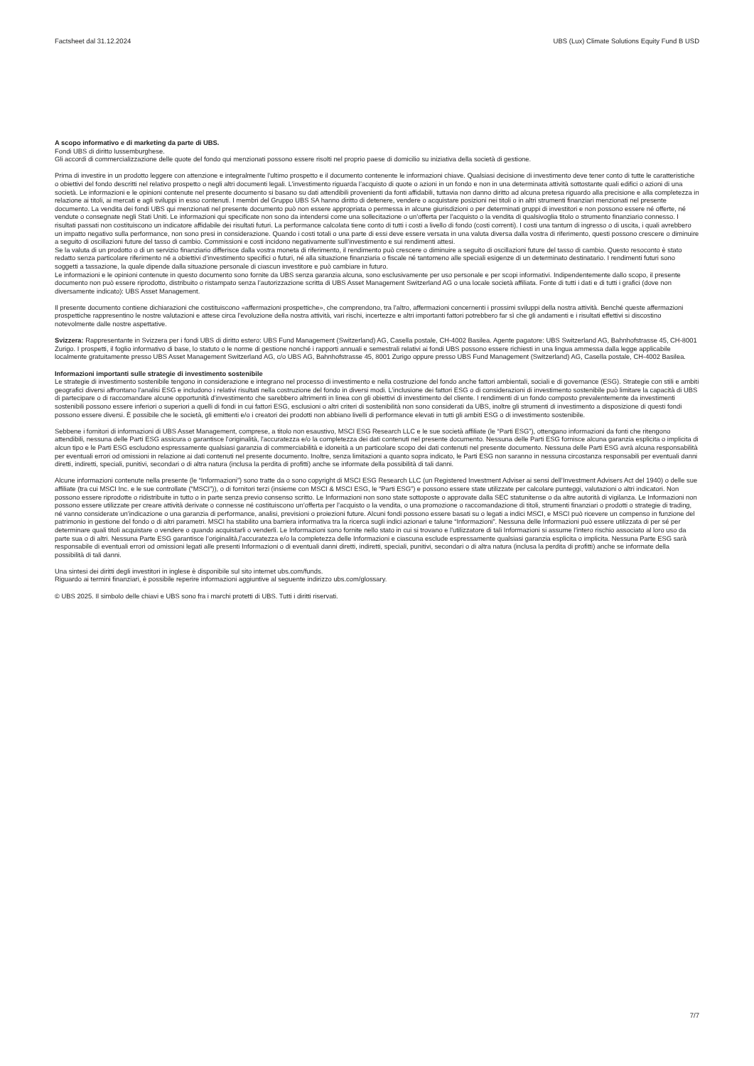Factsheet dal 31.12.2024 UBS (Lux) Climate Solutions Equity Fund B USD
A scopo informativo e di marketing da parte di UBS.
Fondi UBS di diritto lussemburghese.
Gli accordi di commercializzazione delle quote del fondo qui menzionati possono essere risolti nel proprio paese di domicilio su iniziativa della società di gestione.
Prima di investire in un prodotto leggere con attenzione e integralmente l’ultimo prospetto e il documento contenente le informazioni chiave. Qualsiasi decisione di investimento deve tener conto di tutte le caratteristiche o obiettivi del fondo descritti nel relativo prospetto o negli altri documenti legali. L’investimento riguarda l’acquisto di quote o azioni in un fondo e non in una determinata attività sottostante quali edifici o azioni di una società. Le informazioni e le opinioni contenute nel presente documento si basano su dati attendibili provenienti da fonti affidabili, tuttavia non danno diritto ad alcuna pretesa riguardo alla precisione e alla completezza in relazione ai titoli, ai mercati e agli sviluppi in esso contenuti. I membri del Gruppo UBS SA hanno diritto di detenere, vendere o acquistare posizioni nei titoli o in altri strumenti finanziari menzionati nel presente documento. La vendita dei fondi UBS qui menzionati nel presente documento può non essere appropriata o permessa in alcune giurisdizioni o per determinati gruppi di investitori e non possono essere né offerte, né vendute o consegnate negli Stati Uniti. Le informazioni qui specificate non sono da intendersi come una sollecitazione o un’offerta per l’acquisto o la vendita di qualsivoglia titolo o strumento finanziario connesso. I risultati passati non costituiscono un indicatore affidabile dei risultati futuri. La performance calcolata tiene conto di tutti i costi a livello di fondo (costi correnti). I costi una tantum di ingresso o di uscita, i quali avrebbero un impatto negativo sulla performance, non sono presi in considerazione. Quando i costi totali o una parte di essi deve essere versata in una valuta diversa dalla vostra di riferimento, questi possono crescere o diminuire a seguito di oscillazioni future del tasso di cambio. Commissioni e costi incidono negativamente sull’investimento e sui rendimenti attesi.
Se la valuta di un prodotto o di un servizio finanziario differisce dalla vostra moneta di riferimento, il rendimento può crescere o diminuire a seguito di oscillazioni future del tasso di cambio. Questo resoconto è stato redatto senza particolare riferimento né a obiettivi d’investimento specifici o futuri, né alla situazione finanziaria o fiscale né tantomeno alle speciali esigenze di un determinato destinatario. I rendimenti futuri sono soggetti a tassazione, la quale dipende dalla situazione personale di ciascun investitore e può cambiare in futuro.
Le informazioni e le opinioni contenute in questo documento sono fornite da UBS senza garanzia alcuna, sono esclusivamente per uso personale e per scopi informativi. Indipendentemente dallo scopo, il presente documento non può essere riprodotto, distribuito o ristampato senza l’autorizzazione scritta di UBS Asset Management Switzerland AG o una locale società affiliata. Fonte di tutti i dati e di tutti i grafici (dove non diversamente indicato): UBS Asset Management.
Il presente documento contiene dichiarazioni che costituiscono «affermazioni prospettiche», che comprendono, tra l’altro, affermazioni concernenti i prossimi sviluppi della nostra attività. Benché queste affermazioni prospettiche rappresentino le nostre valutazioni e attese circa l’evoluzione della nostra attività, vari rischi, incertezze e altri importanti fattori potrebbero far sì che gli andamenti e i risultati effettivi si discostino notevolmente dalle nostre aspettative.
Svizzera: Rappresentante in Svizzera per i fondi UBS di diritto estero: UBS Fund Management (Switzerland) AG, Casella postale, CH-4002 Basilea. Agente pagatore: UBS Switzerland AG, Bahnhofstrasse 45, CH-8001 Zurigo. I prospetti, il foglio informativo di base, lo statuto o le norme di gestione nonché i rapporti annuali e semestrali relativi ai fondi UBS possono essere richiesti in una lingua ammessa dalla legge applicabile localmente gratuitamente presso UBS Asset Management Switzerland AG, c/o UBS AG, Bahnhofstrasse 45, 8001 Zurigo oppure presso UBS Fund Management (Switzerland) AG, Casella postale, CH-4002 Basilea.
Informazioni importanti sulle strategie di investimento sostenibile
Le strategie di investimento sostenibile tengono in considerazione e integrano nel processo di investimento e nella costruzione del fondo anche fattori ambientali, sociali e di governance (ESG). Strategie con stili e ambiti geografici diversi affrontano l'analisi ESG e includono i relativi risultati nella costruzione del fondo in diversi modi. L’inclusione dei fattori ESG o di considerazioni di investimento sostenibile può limitare la capacità di UBS di partecipare o di raccomandare alcune opportunità d’investimento che sarebbero altrimenti in linea con gli obiettivi di investimento del cliente. I rendimenti di un fondo composto prevalentemente da investimenti sostenibili possono essere inferiori o superiori a quelli di fondi in cui fattori ESG, esclusioni o altri criteri di sostenibilità non sono considerati da UBS, inoltre gli strumenti di investimento a disposizione di questi fondi possono essere diversi. È possibile che le società, gli emittenti e/o i creatori dei prodotti non abbiano livelli di performance elevati in tutti gli ambiti ESG o di investimento sostenibile.
Sebbene i fornitori di informazioni di UBS Asset Management, comprese, a titolo non esaustivo, MSCI ESG Research LLC e le sue società affiliate (le “Parti ESG”), ottengano informazioni da fonti che ritengono attendibili, nessuna delle Parti ESG assicura o garantisce l'originalità, l'accuratezza e/o la completezza dei dati contenuti nel presente documento. Nessuna delle Parti ESG fornisce alcuna garanzia esplicita o implicita di alcun tipo e le Parti ESG escludono espressamente qualsiasi garanzia di commerciabilità e idoneità a un particolare scopo dei dati contenuti nel presente documento. Nessuna delle Parti ESG avrà alcuna responsabilità per eventuali errori od omissioni in relazione ai dati contenuti nel presente documento. Inoltre, senza limitazioni a quanto sopra indicato, le Parti ESG non saranno in nessuna circostanza responsabili per eventuali danni diretti, indiretti, speciali, punitivi, secondari o di altra natura (inclusa la perdita di profitti) anche se informate della possibilità di tali danni.
Alcune informazioni contenute nella presente (le “Informazioni”) sono tratte da o sono copyright di MSCI ESG Research LLC (un Registered Investment Adviser ai sensi dell’Investment Advisers Act del 1940) o delle sue affiliate (tra cui MSCI Inc. e le sue controllate (“MSCI”)), o di fornitori terzi (insieme con MSCI & MSCI ESG, le “Parti ESG”) e possono essere state utilizzate per calcolare punteggi, valutazioni o altri indicatori. Non possono essere riprodotte o ridistribuite in tutto o in parte senza previo consenso scritto. Le Informazioni non sono state sottoposte o approvate dalla SEC statunitense o da altre autorità di vigilanza. Le Informazioni non possono essere utilizzate per creare attività derivate o connesse né costituiscono un’offerta per l’acquisto o la vendita, o una promozione o raccomandazione di titoli, strumenti finanziari o prodotti o strategie di trading, né vanno considerate un’indicazione o una garanzia di performance, analisi, previsioni o proiezioni future. Alcuni fondi possono essere basati su o legati a indici MSCI, e MSCI può ricevere un compenso in funzione del patrimonio in gestione del fondo o di altri parametri. MSCI ha stabilito una barriera informativa tra la ricerca sugli indici azionari e talune “Informazioni”. Nessuna delle Informazioni può essere utilizzata di per sé per determinare quali titoli acquistare o vendere o quando acquistarli o venderli. Le Informazioni sono fornite nello stato in cui si trovano e l'utilizzatore di tali Informazioni si assume l'intero rischio associato al loro uso da parte sua o di altri. Nessuna Parte ESG garantisce l’originalità,l’accuratezza e/o la completezza delle Informazioni e ciascuna esclude espressamente qualsiasi garanzia esplicita o implicita. Nessuna Parte ESG sarà responsabile di eventuali errori od omissioni legati alle presenti Informazioni o di eventuali danni diretti, indiretti, speciali, punitivi, secondari o di altra natura (inclusa la perdita di profitti) anche se informate della possibilità di tali danni.
Una sintesi dei diritti degli investitori in inglese è disponibile sul sito internet ubs.com/funds.
Riguardo ai termini finanziari, è possibile reperire informazioni aggiuntive al seguente indirizzo ubs.com/glossary.
© UBS 2025. Il simbolo delle chiavi e UBS sono fra i marchi protetti di UBS. Tutti i diritti riservati.
7/7